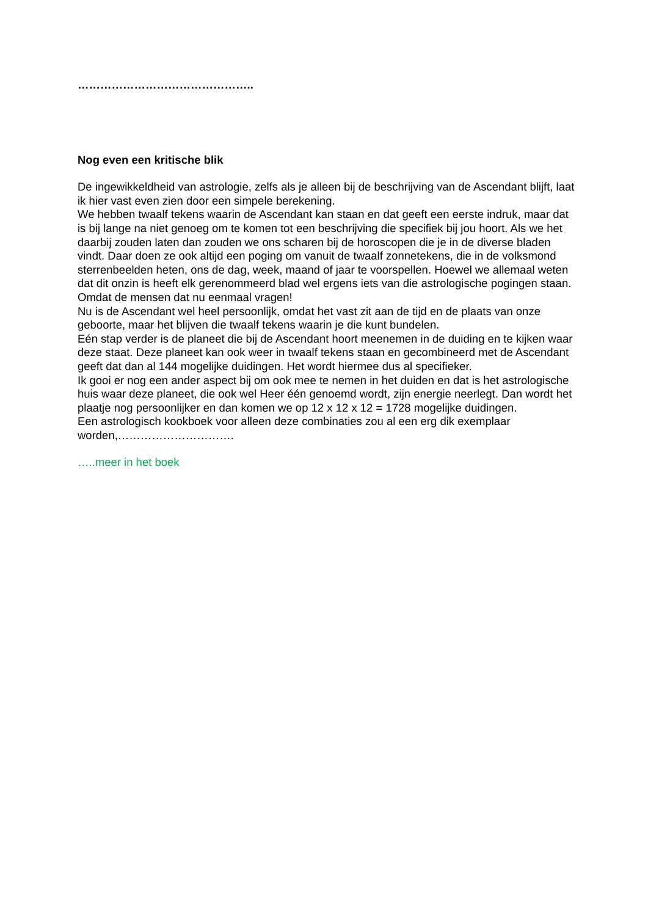………………………………………..
Nog even een kritische blik
De ingewikkeldheid van astrologie, zelfs als je alleen bij de beschrijving van de Ascendant blijft, laat ik hier vast even zien door een simpele berekening.
We hebben twaalf tekens waarin de Ascendant kan staan en dat geeft een eerste indruk, maar dat is bij lange na niet genoeg om te komen tot een beschrijving die specifiek bij jou hoort. Als we het daarbij zouden laten dan zouden we ons scharen bij de horoscopen die je in de diverse bladen vindt. Daar doen ze ook altijd een poging om vanuit de twaalf zonnetekens, die in de volksmond sterrenbeelden heten, ons de dag, week, maand of jaar te voorspellen. Hoewel we allemaal weten dat dit onzin is heeft elk gerenommeerd blad wel ergens iets van die astrologische pogingen staan.
Omdat de mensen dat nu eenmaal vragen!
Nu is de Ascendant wel heel persoonlijk, omdat het vast zit aan de tijd en de plaats van onze geboorte, maar het blijven die twaalf tekens waarin je die kunt bundelen.
Eén stap verder is de planeet die bij de Ascendant hoort meenemen in de duiding en te kijken waar deze staat. Deze planeet kan ook weer in twaalf tekens staan en gecombineerd met de Ascendant geeft dat dan al 144 mogelijke duidingen. Het wordt hiermee dus al specifieker.
Ik gooi er nog een ander aspect bij om ook mee te nemen in het duiden en dat is het astrologische huis waar deze planeet, die ook wel Heer één genoemd wordt, zijn energie neerlegt. Dan wordt het plaatje nog persoonlijker en dan komen we op 12 x 12 x 12 = 1728 mogelijke duidingen.
Een astrologisch kookboek voor alleen deze combinaties zou al een erg dik exemplaar worden,………………………….
…..meer in het boek